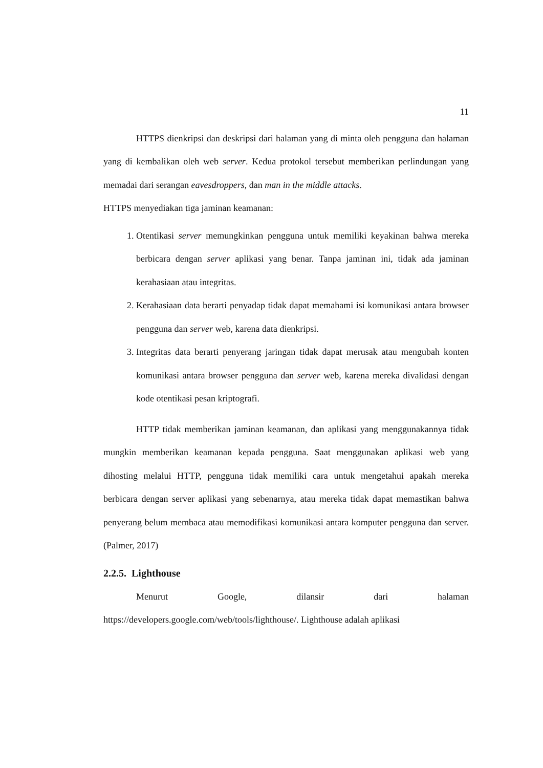11
HTTPS dienkripsi dan deskripsi dari halaman yang di minta oleh pengguna dan halaman yang di kembalikan oleh web server. Kedua protokol tersebut memberikan perlindungan yang memadai dari serangan eavesdroppers, dan man in the middle attacks.
HTTPS menyediakan tiga jaminan keamanan:
1. Otentikasi server memungkinkan pengguna untuk memiliki keyakinan bahwa mereka berbicara dengan server aplikasi yang benar. Tanpa jaminan ini, tidak ada jaminan kerahasiaan atau integritas.
2. Kerahasiaan data berarti penyadap tidak dapat memahami isi komunikasi antara browser pengguna dan server web, karena data dienkripsi.
3. Integritas data berarti penyerang jaringan tidak dapat merusak atau mengubah konten komunikasi antara browser pengguna dan server web, karena mereka divalidasi dengan kode otentikasi pesan kriptografi.
HTTP tidak memberikan jaminan keamanan, dan aplikasi yang menggunakannya tidak mungkin memberikan keamanan kepada pengguna. Saat menggunakan aplikasi web yang dihosting melalui HTTP, pengguna tidak memiliki cara untuk mengetahui apakah mereka berbicara dengan server aplikasi yang sebenarnya, atau mereka tidak dapat memastikan bahwa penyerang belum membaca atau memodifikasi komunikasi antara komputer pengguna dan server. (Palmer, 2017)
2.2.5. Lighthouse
Menurut Google, dilansir dari halaman https://developers.google.com/web/tools/lighthouse/. Lighthouse adalah aplikasi